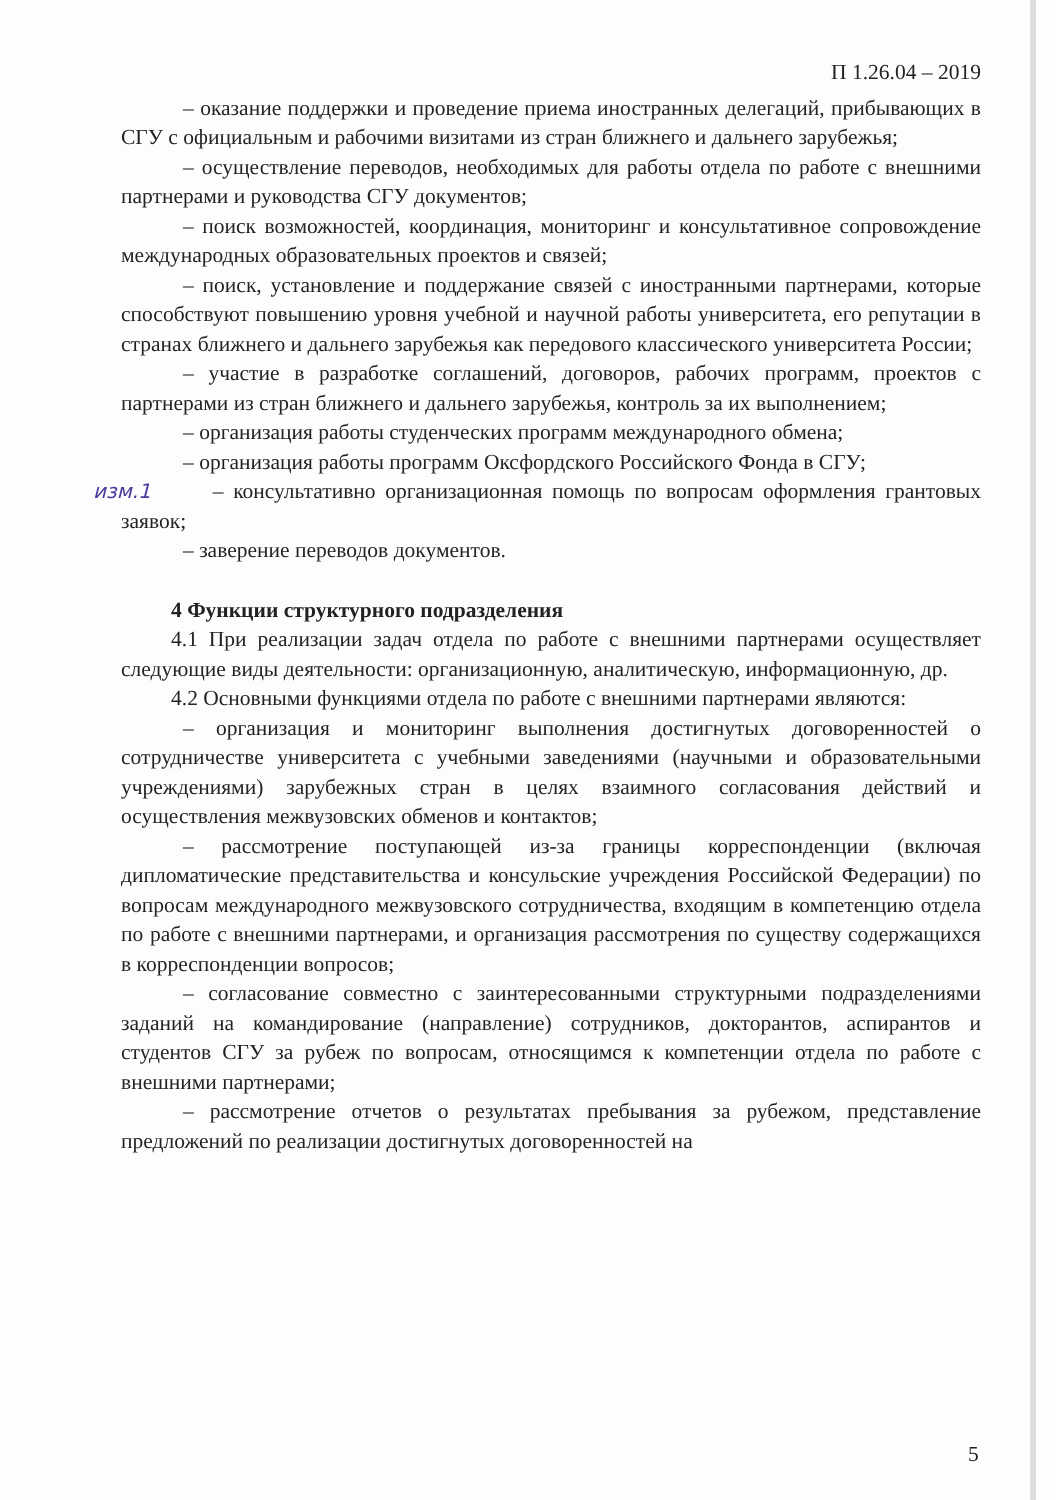П 1.26.04 – 2019
– оказание поддержки и проведение приема иностранных делегаций, прибывающих в СГУ с официальным и рабочими визитами из стран ближнего и дальнего зарубежья;
– осуществление переводов, необходимых для работы отдела по работе с внешними партнерами и руководства СГУ документов;
– поиск возможностей, координация, мониторинг и консультативное сопровождение международных образовательных проектов и связей;
– поиск, установление и поддержание связей с иностранными партнерами, которые способствуют повышению уровня учебной и научной работы университета, его репутации в странах ближнего и дальнего зарубежья как передового классического университета России;
– участие в разработке соглашений, договоров, рабочих программ, проектов с партнерами из стран ближнего и дальнего зарубежья, контроль за их выполнением;
– организация работы студенческих программ международного обмена;
– организация работы программ Оксфордского Российского Фонда в СГУ;
изм.1 – консультативно организационная помощь по вопросам оформления грантовых заявок;
– заверение переводов документов.
4 Функции структурного подразделения
4.1 При реализации задач отдела по работе с внешними партнерами осуществляет следующие виды деятельности: организационную, аналитическую, информационную, др.
4.2 Основными функциями отдела по работе с внешними партнерами являются:
– организация и мониторинг выполнения достигнутых договоренностей о сотрудничестве университета с учебными заведениями (научными и образовательными учреждениями) зарубежных стран в целях взаимного согласования действий и осуществления межвузовских обменов и контактов;
– рассмотрение поступающей из-за границы корреспонденции (включая дипломатические представительства и консульские учреждения Российской Федерации) по вопросам международного межвузовского сотрудничества, входящим в компетенцию отдела по работе с внешними партнерами, и организация рассмотрения по существу содержащихся в корреспонденции вопросов;
– согласование совместно с заинтересованными структурными подразделениями заданий на командирование (направление) сотрудников, докторантов, аспирантов и студентов СГУ за рубеж по вопросам, относящимся к компетенции отдела по работе с внешними партнерами;
– рассмотрение отчетов о результатах пребывания за рубежом, представление предложений по реализации достигнутых договоренностей на
5